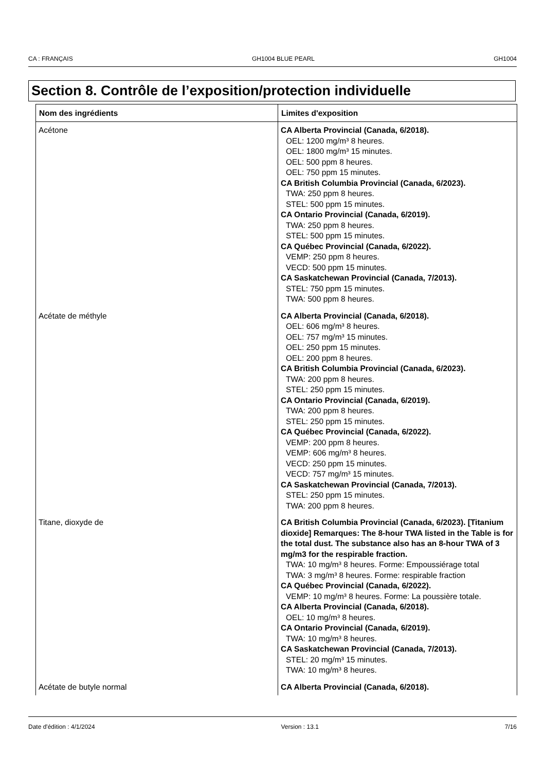CA : FRANÇAIS GH1004 BLUE PEARL GH1004
Section 8. Contrôle de l’exposition/protection individuelle
| Nom des ingrédients | Limites d'exposition |
| --- | --- |
| Acétone | CA Alberta Provincial (Canada, 6/2018). OEL: 1200 mg/m³ 8 heures. OEL: 1800 mg/m³ 15 minutes. OEL: 500 ppm 8 heures. OEL: 750 ppm 15 minutes. CA British Columbia Provincial (Canada, 6/2023). TWA: 250 ppm 8 heures. STEL: 500 ppm 15 minutes. CA Ontario Provincial (Canada, 6/2019). TWA: 250 ppm 8 heures. STEL: 500 ppm 15 minutes. CA Québec Provincial (Canada, 6/2022). VEMP: 250 ppm 8 heures. VECD: 500 ppm 15 minutes. CA Saskatchewan Provincial (Canada, 7/2013). STEL: 750 ppm 15 minutes. TWA: 500 ppm 8 heures. |
| Acétate de méthyle | CA Alberta Provincial (Canada, 6/2018). OEL: 606 mg/m³ 8 heures. OEL: 757 mg/m³ 15 minutes. OEL: 250 ppm 15 minutes. OEL: 200 ppm 8 heures. CA British Columbia Provincial (Canada, 6/2023). TWA: 200 ppm 8 heures. STEL: 250 ppm 15 minutes. CA Ontario Provincial (Canada, 6/2019). TWA: 200 ppm 8 heures. STEL: 250 ppm 15 minutes. CA Québec Provincial (Canada, 6/2022). VEMP: 200 ppm 8 heures. VEMP: 606 mg/m³ 8 heures. VECD: 250 ppm 15 minutes. VECD: 757 mg/m³ 15 minutes. CA Saskatchewan Provincial (Canada, 7/2013). STEL: 250 ppm 15 minutes. TWA: 200 ppm 8 heures. |
| Titane, dioxyde de | CA British Columbia Provincial (Canada, 6/2023). [Titanium dioxide] Remarques: The 8-hour TWA listed in the Table is for the total dust. The substance also has an 8-hour TWA of 3 mg/m3 for the respirable fraction. TWA: 10 mg/m³ 8 heures. Forme: Empoussiérage total TWA: 3 mg/m³ 8 heures. Forme: respirable fraction CA Québec Provincial (Canada, 6/2022). VEMP: 10 mg/m³ 8 heures. Forme: La poussière totale. CA Alberta Provincial (Canada, 6/2018). OEL: 10 mg/m³ 8 heures. CA Ontario Provincial (Canada, 6/2019). TWA: 10 mg/m³ 8 heures. CA Saskatchewan Provincial (Canada, 7/2013). STEL: 20 mg/m³ 15 minutes. TWA: 10 mg/m³ 8 heures. |
| Acétate de butyle normal | CA Alberta Provincial (Canada, 6/2018). |
Date d'édition : 4/1/2024 Version : 13.1 7/16